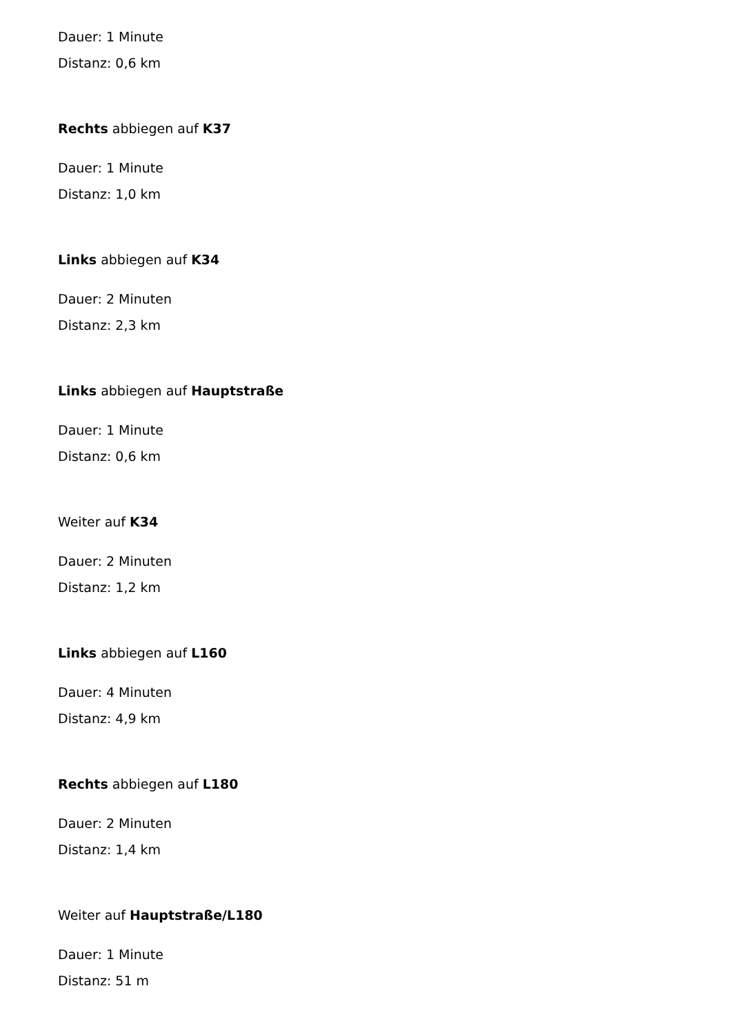Dauer: 1 Minute
Distanz: 0,6 km
Rechts abbiegen auf K37
Dauer: 1 Minute
Distanz: 1,0 km
Links abbiegen auf K34
Dauer: 2 Minuten
Distanz: 2,3 km
Links abbiegen auf Hauptstraße
Dauer: 1 Minute
Distanz: 0,6 km
Weiter auf K34
Dauer: 2 Minuten
Distanz: 1,2 km
Links abbiegen auf L160
Dauer: 4 Minuten
Distanz: 4,9 km
Rechts abbiegen auf L180
Dauer: 2 Minuten
Distanz: 1,4 km
Weiter auf Hauptstraße/L180
Dauer: 1 Minute
Distanz: 51 m